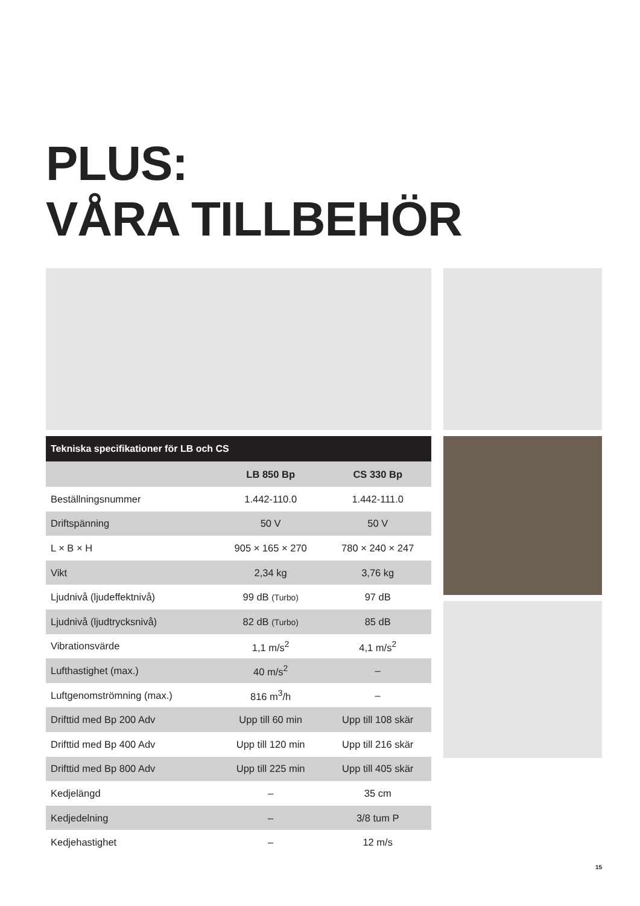PLUS:
VÅRA TILLBEHÖR
Tekniska specifikationer för LB och CS
| | LB 850 Bp | CS 330 Bp |
| --- | --- | --- |
| Beställningsnummer | 1.442-110.0 | 1.442-111.0 |
| Driftspänning | 50 V | 50 V |
| L × B × H | 905 × 165 × 270 | 780 × 240 × 247 |
| Vikt | 2,34 kg | 3,76 kg |
| Ljudnivå (ljudeffektnivå) | 99 dB (Turbo) | 97 dB |
| Ljudnivå (ljudtrycksnivå) | 82 dB (Turbo) | 85 dB |
| Vibrationsvärde | 1,1 m/s<sup>2</sup> | 4,1 m/s<sup>2</sup> |
| Lufthastighet (max.) | 40 m/s<sup>2</sup> | – |
| Luftgenomströmning (max.) | 816 m<sup>3</sup>/h | – |
| Drifttid med Bp 200 Adv | Upp till 60 min | Upp till 108 skär |
| Drifttid med Bp 400 Adv | Upp till 120 min | Upp till 216 skär |
| Drifttid med Bp 800 Adv | Upp till 225 min | Upp till 405 skär |
| Kedjelängd | – | 35 cm |
| Kedjedelning | – | 3/8 tum P |
| Kedjehastighet | – | 12 m/s |
15